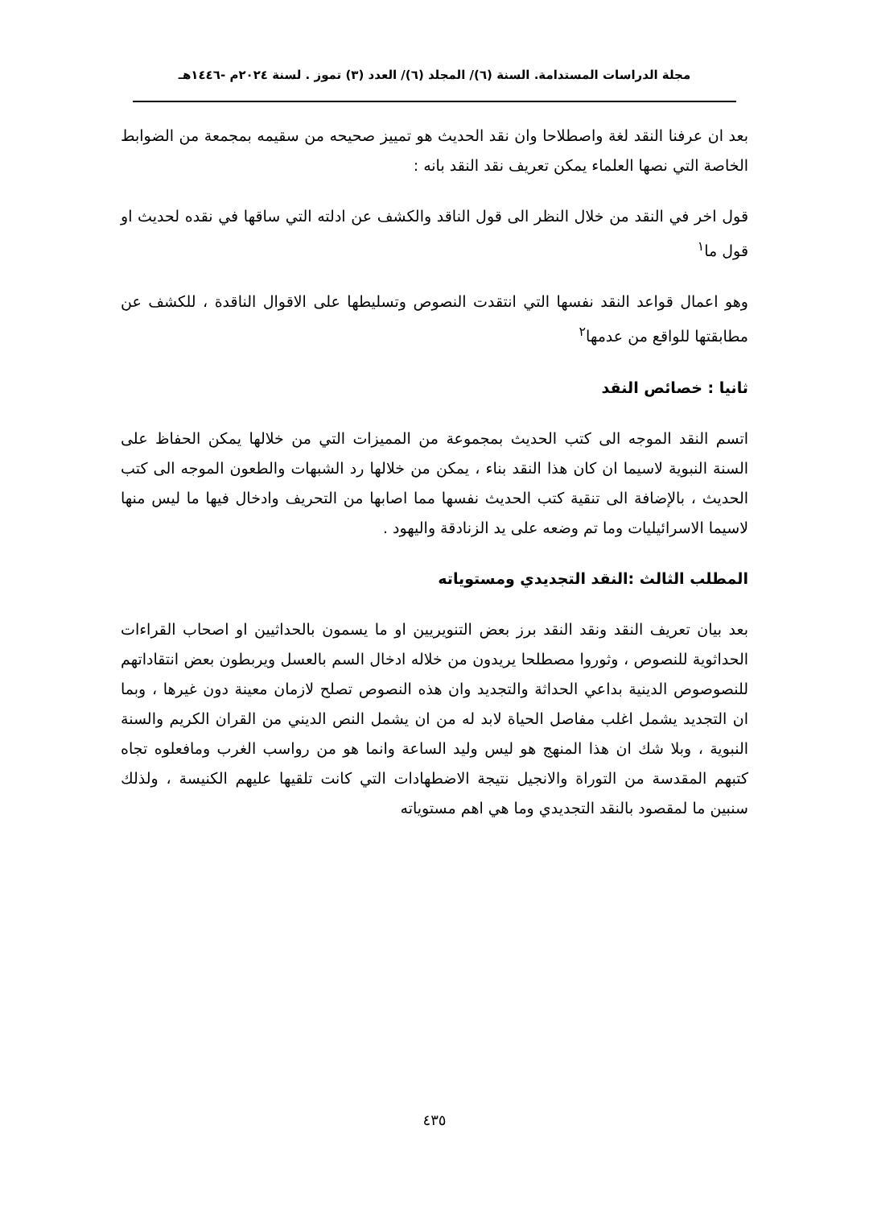مجلة الدراسات المستدامة. السنة (٦)/ المجلد (٦)/ العدد (٣) تموز . لسنة ٢٠٢٤م -١٤٤٦هـ
بعد ان عرفنا النقد لغة واصطلاحا وان نقد الحديث هو تمييز صحيحه من سقيمه بمجمعة من الضوابط الخاصة التي نصها العلماء يمكن تعريف نقد النقد بانه :
قول اخر في النقد من خلال النظر الى قول الناقد والكشف عن ادلته التي ساقها في نقده لحديث او قول ما<sup>١</sup>
وهو اعمال قواعد النقد نفسها التي انتقدت النصوص وتسليطها على الاقوال الناقدة ، للكشف عن مطابقتها للواقع من عدمها<sup>٢</sup>
ثانيا : خصائص النقد
اتسم النقد الموجه الى كتب الحديث بمجموعة من المميزات التي من خلالها يمكن الحفاظ على السنة النبوية لاسيما ان كان هذا النقد بناء ، يمكن من خلالها رد الشبهات والطعون الموجه الى كتب الحديث ، بالإضافة الى تنقية كتب الحديث نفسها مما اصابها من التحريف وادخال فيها ما ليس منها لاسيما الاسرائيليات وما تم وضعه على يد الزنادقة واليهود .
المطلب الثالث :النقد التجديدي ومستوياته
بعد بيان تعريف النقد ونقد النقد برز بعض التنويريين او ما يسمون بالحداثيين او اصحاب القراءات الحداثوية للنصوص ، وثوروا مصطلحا يريدون من خلاله ادخال السم بالعسل ويربطون بعض انتقاداتهم للنصوصوص الدينية بداعي الحداثة والتجديد وان هذه النصوص تصلح لازمان معينة دون غيرها ، وبما ان التجديد يشمل اغلب مفاصل الحياة لابد له من ان يشمل النص الديني من القران الكريم والسنة النبوية ، وبلا شك ان هذا المنهج هو ليس وليد الساعة وانما هو من رواسب الغرب ومافعلوه تجاه كتبهم المقدسة من التوراة والانجيل نتيجة الاضطهادات التي كانت تلقيها عليهم الكنيسة ، ولذلك سنبين ما لمقصود بالنقد التجديدي وما هي اهم مستوياته
٤٣٥